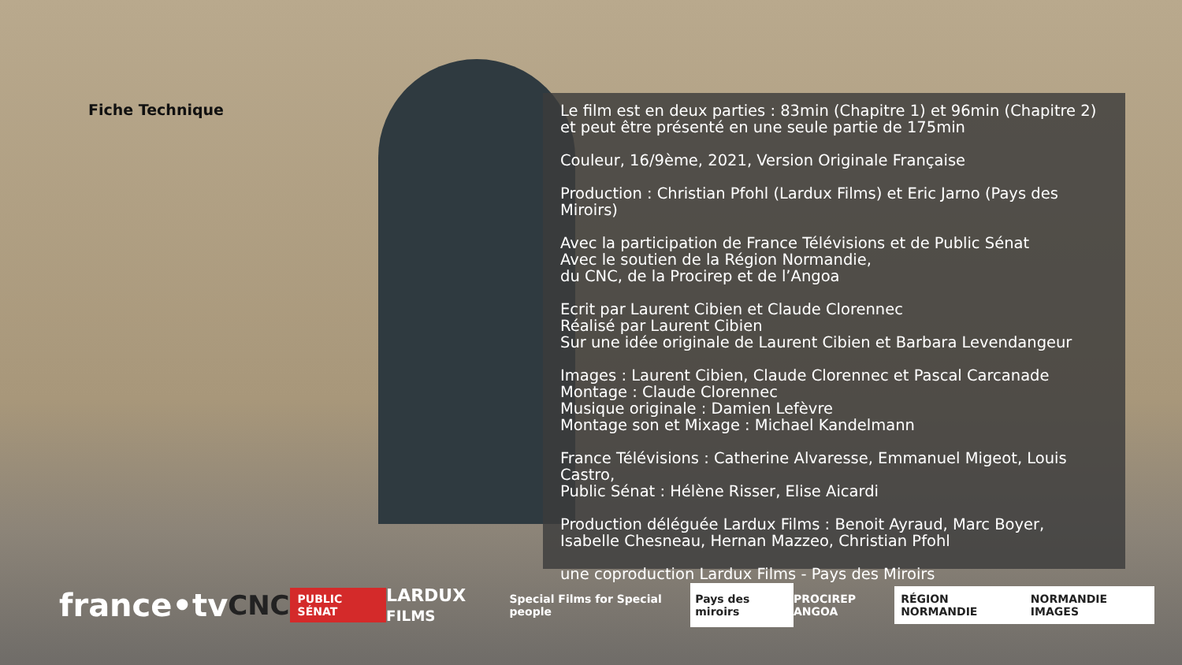Fiche Technique
Le film est en deux parties : 83min (Chapitre 1) et 96min (Chapitre 2)
et peut être présenté en une seule partie de 175min
Couleur, 16/9ème, 2021, Version Originale Française
Production : Christian Pfohl (Lardux Films) et Eric Jarno (Pays des Miroirs)
Avec la participation de France Télévisions et de Public Sénat
Avec le soutien de la Région Normandie,
du CNC, de la Procirep et de l’Angoa
Ecrit par Laurent Cibien et Claude Clorennec
Réalisé par Laurent Cibien
Sur une idée originale de Laurent Cibien et Barbara Levendangeur
Images : Laurent Cibien, Claude Clorennec et Pascal Carcanade
Montage : Claude Clorennec
Musique originale : Damien Lefèvre
Montage son et Mixage : Michael Kandelmann
France Télévisions : Catherine Alvaresse, Emmanuel Migeot, Louis Castro,
Public Sénat : Hélène Risser, Elise Aicardi
Production déléguée Lardux Films : Benoit Ayraud, Marc Boyer, Isabelle Chesneau, Hernan Mazzeo, Christian Pfohl
une coproduction Lardux Films - Pays des Miroirs
france•tv CNC PUBLIC SÉNAT LARDUX FILMS Special Films for Special people Pays des miroirs PROCIREP ANGOA RÉGION NORMANDIE NORMANDIE IMAGES